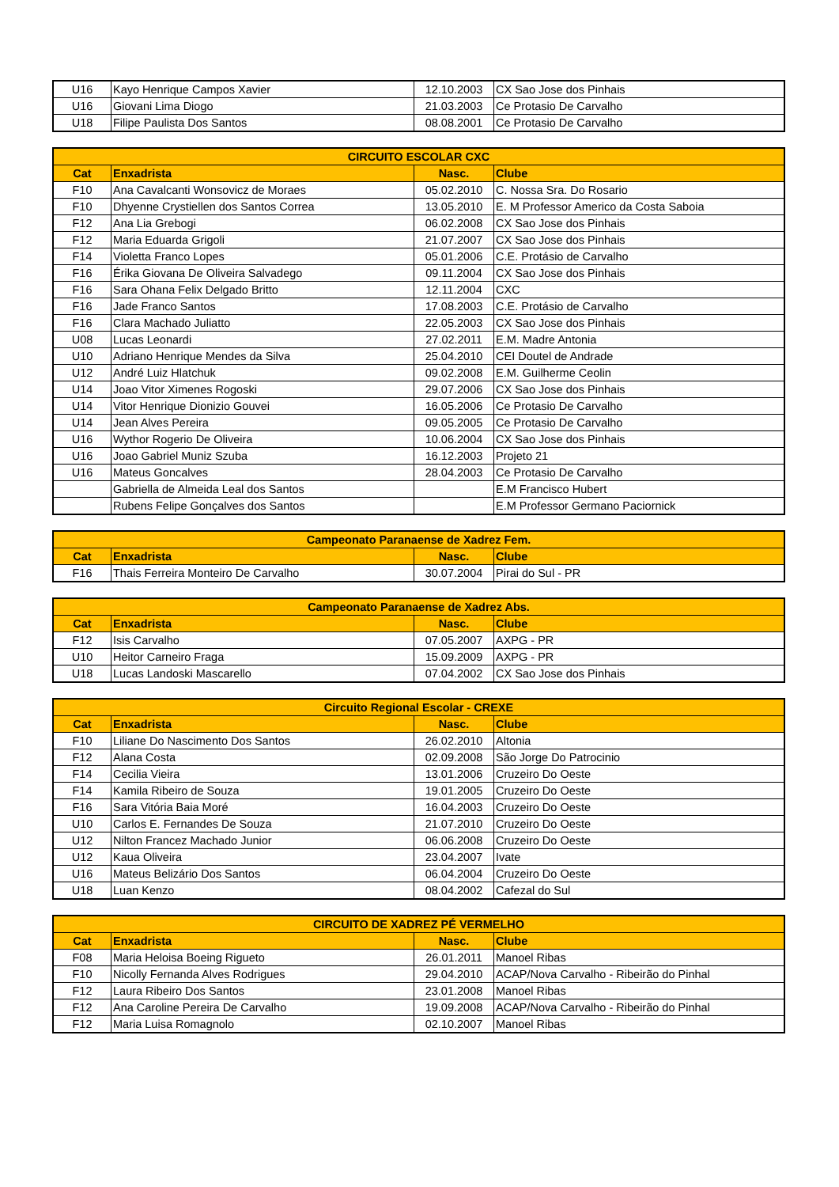| U16 | Kayo Henrique Campos Xavier | 12.10.2003 | CX Sao Jose dos Pinhais |
| U16 | Giovani Lima Diogo | 21.03.2003 | Ce Protasio De Carvalho |
| U18 | Filipe Paulista Dos Santos | 08.08.2001 | Ce Protasio De Carvalho |
| CIRCUITO ESCOLAR CXC | | | |
| --- | --- | --- | --- |
| Cat | Enxadrista | Nasc. | Clube |
| F10 | Ana Cavalcanti Wonsovicz de Moraes | 05.02.2010 | C. Nossa Sra. Do Rosario |
| F10 | Dhyenne Crystiellen dos Santos Correa | 13.05.2010 | E. M Professor Americo da Costa Saboia |
| F12 | Ana Lia Grebogi | 06.02.2008 | CX Sao Jose dos Pinhais |
| F12 | Maria Eduarda Grigoli | 21.07.2007 | CX Sao Jose dos Pinhais |
| F14 | Violetta Franco Lopes | 05.01.2006 | C.E. Protásio de Carvalho |
| F16 | Érika Giovana De Oliveira Salvadego | 09.11.2004 | CX Sao Jose dos Pinhais |
| F16 | Sara Ohana Felix Delgado Britto | 12.11.2004 | CXC |
| F16 | Jade Franco Santos | 17.08.2003 | C.E. Protásio de Carvalho |
| F16 | Clara Machado Juliatto | 22.05.2003 | CX Sao Jose dos Pinhais |
| U08 | Lucas Leonardi | 27.02.2011 | E.M. Madre Antonia |
| U10 | Adriano Henrique Mendes da Silva | 25.04.2010 | CEI Doutel de Andrade |
| U12 | André Luiz Hlatchuk | 09.02.2008 | E.M. Guilherme Ceolin |
| U14 | Joao Vitor Ximenes Rogoski | 29.07.2006 | CX Sao Jose dos Pinhais |
| U14 | Vitor Henrique Dionizio Gouvei | 16.05.2006 | Ce Protasio De Carvalho |
| U14 | Jean Alves Pereira | 09.05.2005 | Ce Protasio De Carvalho |
| U16 | Wythor Rogerio De Oliveira | 10.06.2004 | CX Sao Jose dos Pinhais |
| U16 | Joao Gabriel Muniz Szuba | 16.12.2003 | Projeto 21 |
| U16 | Mateus Goncalves | 28.04.2003 | Ce Protasio De Carvalho |
| | Gabriella de Almeida Leal dos Santos | | E.M Francisco Hubert |
| | Rubens Felipe Gonçalves dos Santos | | E.M Professor Germano Paciornick |
| Campeonato Paranaense de Xadrez Fem. | | | |
| --- | --- | --- | --- |
| Cat | Enxadrista | Nasc. | Clube |
| F16 | Thais Ferreira Monteiro De Carvalho | 30.07.2004 | Pirai do Sul - PR |
| Campeonato Paranaense de Xadrez Abs. | | | |
| --- | --- | --- | --- |
| Cat | Enxadrista | Nasc. | Clube |
| F12 | Isis Carvalho | 07.05.2007 | AXPG - PR |
| U10 | Heitor Carneiro Fraga | 15.09.2009 | AXPG - PR |
| U18 | Lucas Landoski Mascarello | 07.04.2002 | CX Sao Jose dos Pinhais |
| Circuito Regional Escolar - CREXE | | | |
| --- | --- | --- | --- |
| Cat | Enxadrista | Nasc. | Clube |
| F10 | Liliane Do Nascimento Dos Santos | 26.02.2010 | Altonia |
| F12 | Alana Costa | 02.09.2008 | São Jorge Do Patrocinio |
| F14 | Cecilia Vieira | 13.01.2006 | Cruzeiro Do Oeste |
| F14 | Kamila Ribeiro de Souza | 19.01.2005 | Cruzeiro Do Oeste |
| F16 | Sara Vitória Baia Moré | 16.04.2003 | Cruzeiro Do Oeste |
| U10 | Carlos E. Fernandes De Souza | 21.07.2010 | Cruzeiro Do Oeste |
| U12 | Nilton Francez Machado Junior | 06.06.2008 | Cruzeiro Do Oeste |
| U12 | Kaua Oliveira | 23.04.2007 | Ivate |
| U16 | Mateus Belizário Dos Santos | 06.04.2004 | Cruzeiro Do Oeste |
| U18 | Luan Kenzo | 08.04.2002 | Cafezal do Sul |
| CIRCUITO DE XADREZ PÉ VERMELHO | | | |
| --- | --- | --- | --- |
| Cat | Enxadrista | Nasc. | Clube |
| F08 | Maria Heloisa Boeing Rigueto | 26.01.2011 | Manoel Ribas |
| F10 | Nicolly Fernanda Alves Rodrigues | 29.04.2010 | ACAP/Nova Carvalho - Ribeirão do Pinhal |
| F12 | Laura Ribeiro Dos Santos | 23.01.2008 | Manoel Ribas |
| F12 | Ana Caroline Pereira De Carvalho | 19.09.2008 | ACAP/Nova Carvalho - Ribeirão do Pinhal |
| F12 | Maria Luisa Romagnolo | 02.10.2007 | Manoel Ribas |